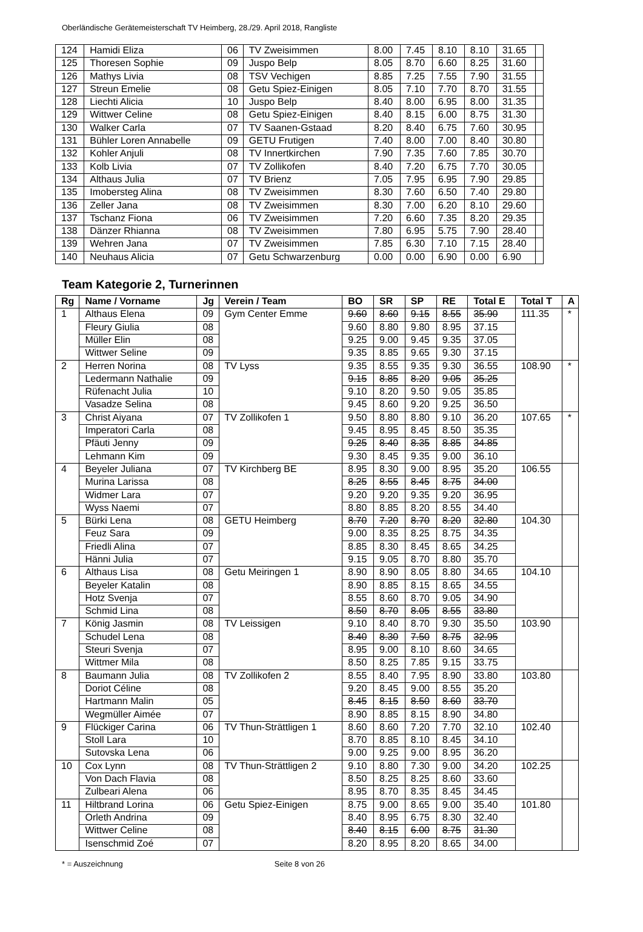Oberländische Gerätemeisterschaft TV Heimberg, 28./29. April 2018, Rangliste
| 124 | Hamidi Eliza | 06 | TV Zweisimmen | 8.00 | 7.45 | 8.10 | 8.10 | 31.65 | |
| 125 | Thoresen Sophie | 09 | Juspo Belp | 8.05 | 8.70 | 6.60 | 8.25 | 31.60 | |
| 126 | Mathys Livia | 08 | TSV Vechigen | 8.85 | 7.25 | 7.55 | 7.90 | 31.55 | |
| 127 | Streun Emelie | 08 | Getu Spiez-Einigen | 8.05 | 7.10 | 7.70 | 8.70 | 31.55 | |
| 128 | Liechti Alicia | 10 | Juspo Belp | 8.40 | 8.00 | 6.95 | 8.00 | 31.35 | |
| 129 | Wittwer Celine | 08 | Getu Spiez-Einigen | 8.40 | 8.15 | 6.00 | 8.75 | 31.30 | |
| 130 | Walker Carla | 07 | TV Saanen-Gstaad | 8.20 | 8.40 | 6.75 | 7.60 | 30.95 | |
| 131 | Bühler Loren Annabelle | 09 | GETU Frutigen | 7.40 | 8.00 | 7.00 | 8.40 | 30.80 | |
| 132 | Kohler Anjuli | 08 | TV Innertkirchen | 7.90 | 7.35 | 7.60 | 7.85 | 30.70 | |
| 133 | Kolb Livia | 07 | TV Zollikofen | 8.40 | 7.20 | 6.75 | 7.70 | 30.05 | |
| 134 | Althaus Julia | 07 | TV Brienz | 7.05 | 7.95 | 6.95 | 7.90 | 29.85 | |
| 135 | Imobersteg Alina | 08 | TV Zweisimmen | 8.30 | 7.60 | 6.50 | 7.40 | 29.80 | |
| 136 | Zeller Jana | 08 | TV Zweisimmen | 8.30 | 7.00 | 6.20 | 8.10 | 29.60 | |
| 137 | Tschanz Fiona | 06 | TV Zweisimmen | 7.20 | 6.60 | 7.35 | 8.20 | 29.35 | |
| 138 | Dänzer Rhianna | 08 | TV Zweisimmen | 7.80 | 6.95 | 5.75 | 7.90 | 28.40 | |
| 139 | Wehren Jana | 07 | TV Zweisimmen | 7.85 | 6.30 | 7.10 | 7.15 | 28.40 | |
| 140 | Neuhaus Alicia | 07 | Getu Schwarzenburg | 0.00 | 0.00 | 6.90 | 0.00 | 6.90 | |
Team Kategorie 2, Turnerinnen
| Rg | Name / Vorname | Jg | Verein / Team | BO | SR | SP | RE | Total E | Total T | A |
| --- | --- | --- | --- | --- | --- | --- | --- | --- | --- | --- |
| 1 | Althaus Elena | 09 | Gym Center Emme | 9.60 | 8.60 | 9.15 | 8.55 | 35.90 | 111.35 | * |
| | Fleury Giulia | 08 | | 9.60 | 8.80 | 9.80 | 8.95 | 37.15 | | |
| | Müller Elin | 08 | | 9.25 | 9.00 | 9.45 | 9.35 | 37.05 | | |
| | Wittwer Seline | 09 | | 9.35 | 8.85 | 9.65 | 9.30 | 37.15 | | |
| 2 | Herren Norina | 08 | TV Lyss | 9.35 | 8.55 | 9.35 | 9.30 | 36.55 | 108.90 | * |
| | Ledermann Nathalie | 09 | | 9.15 | 8.85 | 8.20 | 9.05 | 35.25 | | |
| | Rüfenacht Julia | 10 | | 9.10 | 8.20 | 9.50 | 9.05 | 35.85 | | |
| | Vasadze Selina | 08 | | 9.45 | 8.60 | 9.20 | 9.25 | 36.50 | | |
| 3 | Christ Aiyana | 07 | TV Zollikofen 1 | 9.50 | 8.80 | 8.80 | 9.10 | 36.20 | 107.65 | * |
| | Imperatori Carla | 08 | | 9.45 | 8.95 | 8.45 | 8.50 | 35.35 | | |
| | Pfäuti Jenny | 09 | | 9.25 | 8.40 | 8.35 | 8.85 | 34.85 | | |
| | Lehmann Kim | 09 | | 9.30 | 8.45 | 9.35 | 9.00 | 36.10 | | |
| 4 | Beyeler Juliana | 07 | TV Kirchberg BE | 8.95 | 8.30 | 9.00 | 8.95 | 35.20 | 106.55 | |
| | Murina Larissa | 08 | | 8.25 | 8.55 | 8.45 | 8.75 | 34.00 | | |
| | Widmer Lara | 07 | | 9.20 | 9.20 | 9.35 | 9.20 | 36.95 | | |
| | Wyss Naemi | 07 | | 8.80 | 8.85 | 8.20 | 8.55 | 34.40 | | |
| 5 | Bürki Lena | 08 | GETU Heimberg | 8.70 | 7.20 | 8.70 | 8.20 | 32.80 | 104.30 | |
| | Feuz Sara | 09 | | 9.00 | 8.35 | 8.25 | 8.75 | 34.35 | | |
| | Friedli Alina | 07 | | 8.85 | 8.30 | 8.45 | 8.65 | 34.25 | | |
| | Hänni Julia | 07 | | 9.15 | 9.05 | 8.70 | 8.80 | 35.70 | | |
| 6 | Althaus Lisa | 08 | Getu Meiringen 1 | 8.90 | 8.90 | 8.05 | 8.80 | 34.65 | 104.10 | |
| | Beyeler Katalin | 08 | | 8.90 | 8.85 | 8.15 | 8.65 | 34.55 | | |
| | Hotz Svenja | 07 | | 8.55 | 8.60 | 8.70 | 9.05 | 34.90 | | |
| | Schmid Lina | 08 | | 8.50 | 8.70 | 8.05 | 8.55 | 33.80 | | |
| 7 | König Jasmin | 08 | TV Leissigen | 9.10 | 8.40 | 8.70 | 9.30 | 35.50 | 103.90 | |
| | Schudel Lena | 08 | | 8.40 | 8.30 | 7.50 | 8.75 | 32.95 | | |
| | Steuri Svenja | 07 | | 8.95 | 9.00 | 8.10 | 8.60 | 34.65 | | |
| | Wittmer Mila | 08 | | 8.50 | 8.25 | 7.85 | 9.15 | 33.75 | | |
| 8 | Baumann Julia | 08 | TV Zollikofen 2 | 8.55 | 8.40 | 7.95 | 8.90 | 33.80 | 103.80 | |
| | Doriot Céline | 08 | | 9.20 | 8.45 | 9.00 | 8.55 | 35.20 | | |
| | Hartmann Malin | 05 | | 8.45 | 8.15 | 8.50 | 8.60 | 33.70 | | |
| | Wegmüller Aimée | 07 | | 8.90 | 8.85 | 8.15 | 8.90 | 34.80 | | |
| 9 | Flückiger Carina | 06 | TV Thun-Strättligen 1 | 8.60 | 8.60 | 7.20 | 7.70 | 32.10 | 102.40 | |
| | Stoll Lara | 10 | | 8.70 | 8.85 | 8.10 | 8.45 | 34.10 | | |
| | Sutovska Lena | 06 | | 9.00 | 9.25 | 9.00 | 8.95 | 36.20 | | |
| 10 | Cox Lynn | 08 | TV Thun-Strättligen 2 | 9.10 | 8.80 | 7.30 | 9.00 | 34.20 | 102.25 | |
| | Von Dach Flavia | 08 | | 8.50 | 8.25 | 8.25 | 8.60 | 33.60 | | |
| | Zulbeari Alena | 06 | | 8.95 | 8.70 | 8.35 | 8.45 | 34.45 | | |
| 11 | Hiltbrand Lorina | 06 | Getu Spiez-Einigen | 8.75 | 9.00 | 8.65 | 9.00 | 35.40 | 101.80 | |
| | Orleth Andrina | 09 | | 8.40 | 8.95 | 6.75 | 8.30 | 32.40 | | |
| | Wittwer Celine | 08 | | 8.40 | 8.15 | 6.00 | 8.75 | 31.30 | | |
| | Isenschmid Zoé | 07 | | 8.20 | 8.95 | 8.20 | 8.65 | 34.00 | | |
* = Auszeichnung Seite 8 von 26